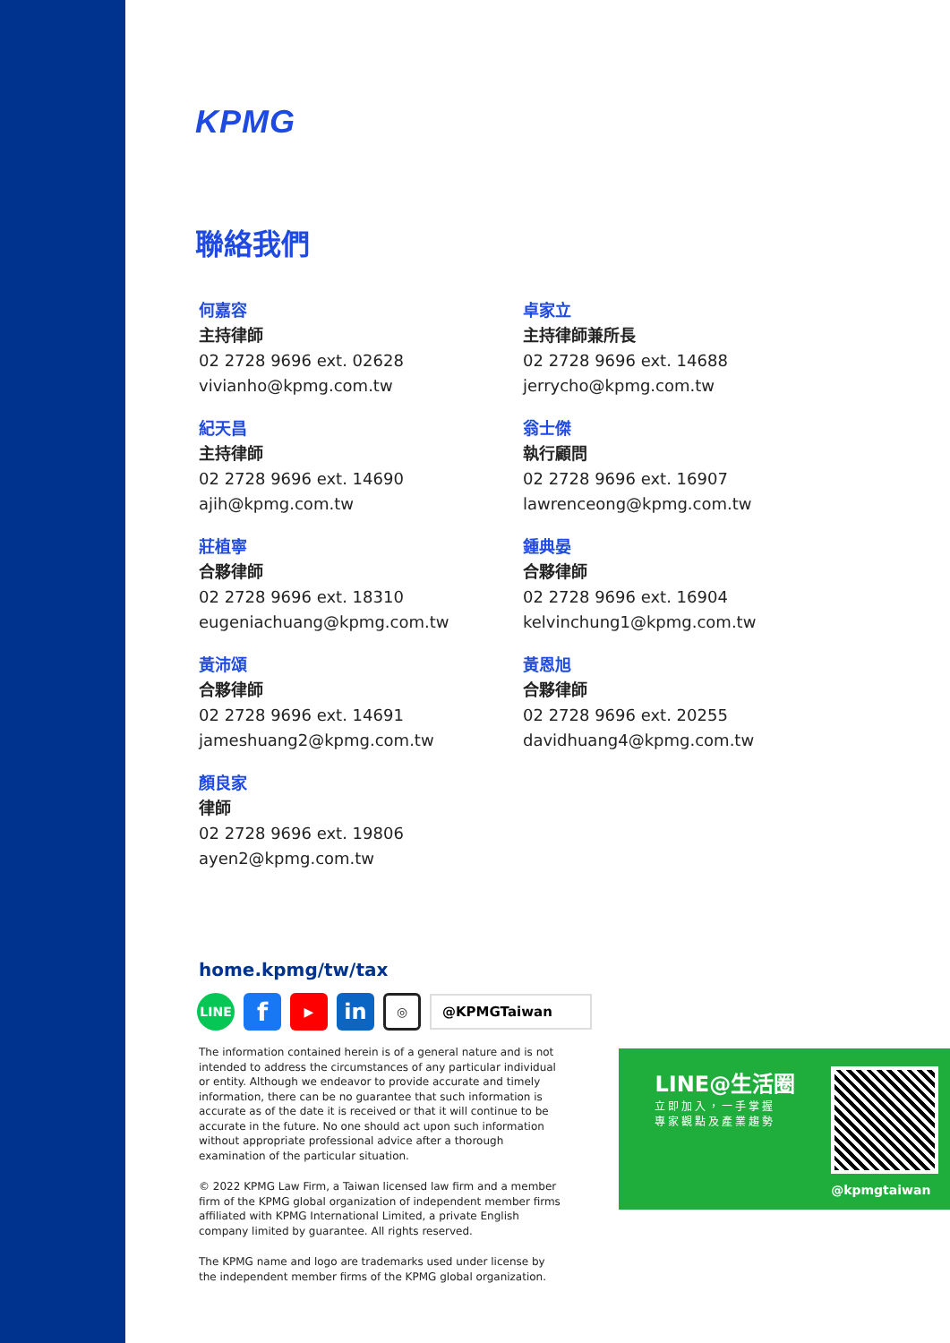KPMG
聯絡我們
何嘉容
主持律師
02 2728 9696 ext. 02628
vivianho@kpmg.com.tw
紀天昌
主持律師
02 2728 9696 ext. 14690
ajih@kpmg.com.tw
莊植寧
合夥律師
02 2728 9696 ext. 18310
eugeniachuang@kpmg.com.tw
黃沛頌
合夥律師
02 2728 9696 ext. 14691
jameshuang2@kpmg.com.tw
顏良家
律師
02 2728 9696 ext. 19806
ayen2@kpmg.com.tw
卓家立
主持律師兼所長
02 2728 9696 ext. 14688
jerrycho@kpmg.com.tw
翁士傑
執行顧問
02 2728 9696 ext. 16907
lawrenceong@kpmg.com.tw
鍾典晏
合夥律師
02 2728 9696 ext. 16904
kelvinchung1@kpmg.com.tw
黃恩旭
合夥律師
02 2728 9696 ext. 20255
davidhuang4@kpmg.com.tw
home.kpmg/tw/tax
LINE
f
▶
in
◎
@KPMGTaiwan
The information contained herein is of a general nature and is not intended to address the circumstances of any particular individual or entity. Although we endeavor to provide accurate and timely information, there can be no guarantee that such information is accurate as of the date it is received or that it will continue to be accurate in the future. No one should act upon such information without appropriate professional advice after a thorough examination of the particular situation.
© 2022 KPMG Law Firm, a Taiwan licensed law firm and a member firm of the KPMG global organization of independent member firms affiliated with KPMG International Limited, a private English company limited by guarantee. All rights reserved.
The KPMG name and logo are trademarks used under license by the independent member firms of the KPMG global organization.
LINE@生活圈
立即加入，一手掌握
專家觀點及產業趨勢
@kpmgtaiwan